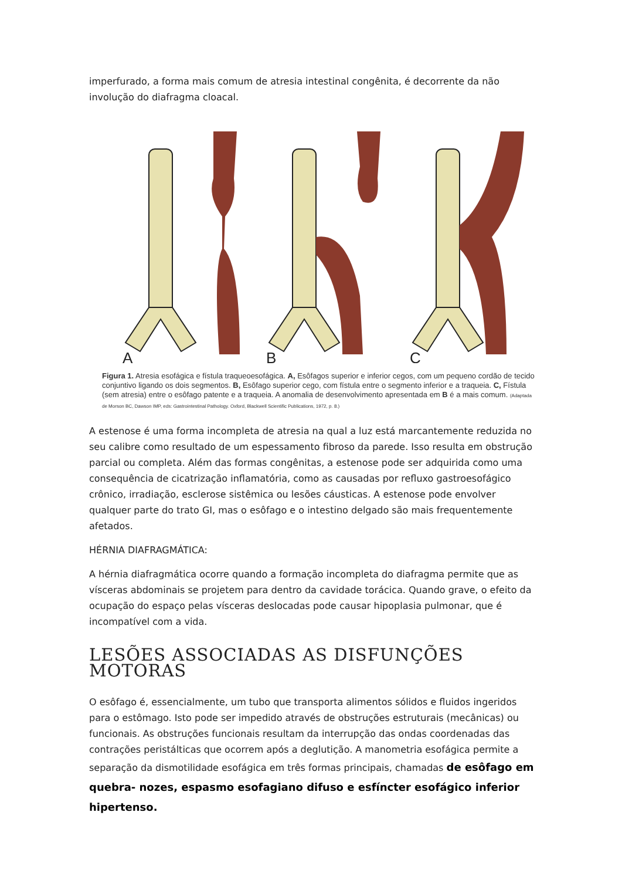imperfurado, a forma mais comum de atresia intestinal congênita, é decorrente da não involução do diafragma cloacal.
A
B
C
Figura 1. Atresia esofágica e fístula traqueoesofágica. A, Esôfagos superior e inferior cegos, com um pequeno cordão de tecido conjuntivo ligando os dois segmentos. B, Esôfago superior cego, com fístula entre o segmento inferior e a traqueia. C, Fístula (sem atresia) entre o esôfago patente e a traqueia. A anomalia de desenvolvimento apresentada em B é a mais comum. (Adaptada de Morson BC, Dawson IMP, eds: Gastrointestinal Pathology. Oxford, Blackwell Scientific Publications, 1972, p. 8.)
A estenose é uma forma incompleta de atresia na qual a luz está marcantemente reduzida no seu calibre como resultado de um espessamento fibroso da parede. Isso resulta em obstrução parcial ou completa. Além das formas congênitas, a estenose pode ser adquirida como uma consequência de cicatrização inflamatória, como as causadas por refluxo gastroesofágico crônico, irradiação, esclerose sistêmica ou lesões cáusticas. A estenose pode envolver qualquer parte do trato GI, mas o esôfago e o intestino delgado são mais frequentemente afetados.
HÉRNIA DIAFRAGMÁTICA:
A hérnia diafragmática ocorre quando a formação incompleta do diafragma permite que as vísceras abdominais se projetem para dentro da cavidade torácica. Quando grave, o efeito da ocupação do espaço pelas vísceras deslocadas pode causar hipoplasia pulmonar, que é incompatível com a vida.
LESÕES ASSOCIADAS AS DISFUNÇÕES MOTORAS
O esôfago é, essencialmente, um tubo que transporta alimentos sólidos e fluidos ingeridos para o estômago. Isto pode ser impedido através de obstruções estruturais (mecânicas) ou funcionais. As obstruções funcionais resultam da interrupção das ondas coordenadas das contrações peristálticas que ocorrem após a deglutição. A manometria esofágica permite a separação da dismotilidade esofágica em três formas principais, chamadas de esôfago em quebra- nozes, espasmo esofagiano difuso e esfíncter esofágico inferior hipertenso.